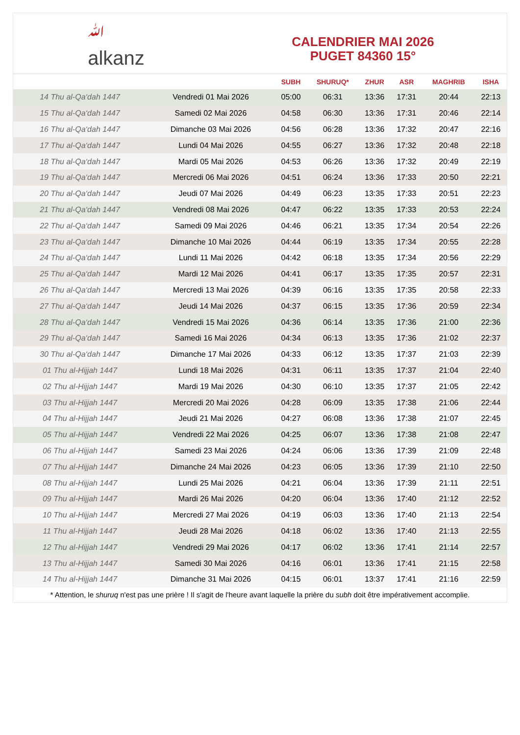ﷲ
alkanz
CALENDRIER MAI 2026
PUGET 84360 15°
| | | SUBH | SHURUQ* | ZHUR | ASR | MAGHRIB | ISHA |
| --- | --- | --- | --- | --- | --- | --- | --- |
| 14 Thu al-Qa‘dah 1447 | Vendredi 01 Mai 2026 | 05:00 | 06:31 | 13:36 | 17:31 | 20:44 | 22:13 |
| 15 Thu al-Qa‘dah 1447 | Samedi 02 Mai 2026 | 04:58 | 06:30 | 13:36 | 17:31 | 20:46 | 22:14 |
| 16 Thu al-Qa‘dah 1447 | Dimanche 03 Mai 2026 | 04:56 | 06:28 | 13:36 | 17:32 | 20:47 | 22:16 |
| 17 Thu al-Qa‘dah 1447 | Lundi 04 Mai 2026 | 04:55 | 06:27 | 13:36 | 17:32 | 20:48 | 22:18 |
| 18 Thu al-Qa‘dah 1447 | Mardi 05 Mai 2026 | 04:53 | 06:26 | 13:36 | 17:32 | 20:49 | 22:19 |
| 19 Thu al-Qa‘dah 1447 | Mercredi 06 Mai 2026 | 04:51 | 06:24 | 13:36 | 17:33 | 20:50 | 22:21 |
| 20 Thu al-Qa‘dah 1447 | Jeudi 07 Mai 2026 | 04:49 | 06:23 | 13:35 | 17:33 | 20:51 | 22:23 |
| 21 Thu al-Qa‘dah 1447 | Vendredi 08 Mai 2026 | 04:47 | 06:22 | 13:35 | 17:33 | 20:53 | 22:24 |
| 22 Thu al-Qa‘dah 1447 | Samedi 09 Mai 2026 | 04:46 | 06:21 | 13:35 | 17:34 | 20:54 | 22:26 |
| 23 Thu al-Qa‘dah 1447 | Dimanche 10 Mai 2026 | 04:44 | 06:19 | 13:35 | 17:34 | 20:55 | 22:28 |
| 24 Thu al-Qa‘dah 1447 | Lundi 11 Mai 2026 | 04:42 | 06:18 | 13:35 | 17:34 | 20:56 | 22:29 |
| 25 Thu al-Qa‘dah 1447 | Mardi 12 Mai 2026 | 04:41 | 06:17 | 13:35 | 17:35 | 20:57 | 22:31 |
| 26 Thu al-Qa‘dah 1447 | Mercredi 13 Mai 2026 | 04:39 | 06:16 | 13:35 | 17:35 | 20:58 | 22:33 |
| 27 Thu al-Qa‘dah 1447 | Jeudi 14 Mai 2026 | 04:37 | 06:15 | 13:35 | 17:36 | 20:59 | 22:34 |
| 28 Thu al-Qa‘dah 1447 | Vendredi 15 Mai 2026 | 04:36 | 06:14 | 13:35 | 17:36 | 21:00 | 22:36 |
| 29 Thu al-Qa‘dah 1447 | Samedi 16 Mai 2026 | 04:34 | 06:13 | 13:35 | 17:36 | 21:02 | 22:37 |
| 30 Thu al-Qa‘dah 1447 | Dimanche 17 Mai 2026 | 04:33 | 06:12 | 13:35 | 17:37 | 21:03 | 22:39 |
| 01 Thu al-Hijjah 1447 | Lundi 18 Mai 2026 | 04:31 | 06:11 | 13:35 | 17:37 | 21:04 | 22:40 |
| 02 Thu al-Hijjah 1447 | Mardi 19 Mai 2026 | 04:30 | 06:10 | 13:35 | 17:37 | 21:05 | 22:42 |
| 03 Thu al-Hijjah 1447 | Mercredi 20 Mai 2026 | 04:28 | 06:09 | 13:35 | 17:38 | 21:06 | 22:44 |
| 04 Thu al-Hijjah 1447 | Jeudi 21 Mai 2026 | 04:27 | 06:08 | 13:36 | 17:38 | 21:07 | 22:45 |
| 05 Thu al-Hijjah 1447 | Vendredi 22 Mai 2026 | 04:25 | 06:07 | 13:36 | 17:38 | 21:08 | 22:47 |
| 06 Thu al-Hijjah 1447 | Samedi 23 Mai 2026 | 04:24 | 06:06 | 13:36 | 17:39 | 21:09 | 22:48 |
| 07 Thu al-Hijjah 1447 | Dimanche 24 Mai 2026 | 04:23 | 06:05 | 13:36 | 17:39 | 21:10 | 22:50 |
| 08 Thu al-Hijjah 1447 | Lundi 25 Mai 2026 | 04:21 | 06:04 | 13:36 | 17:39 | 21:11 | 22:51 |
| 09 Thu al-Hijjah 1447 | Mardi 26 Mai 2026 | 04:20 | 06:04 | 13:36 | 17:40 | 21:12 | 22:52 |
| 10 Thu al-Hijjah 1447 | Mercredi 27 Mai 2026 | 04:19 | 06:03 | 13:36 | 17:40 | 21:13 | 22:54 |
| 11 Thu al-Hijjah 1447 | Jeudi 28 Mai 2026 | 04:18 | 06:02 | 13:36 | 17:40 | 21:13 | 22:55 |
| 12 Thu al-Hijjah 1447 | Vendredi 29 Mai 2026 | 04:17 | 06:02 | 13:36 | 17:41 | 21:14 | 22:57 |
| 13 Thu al-Hijjah 1447 | Samedi 30 Mai 2026 | 04:16 | 06:01 | 13:36 | 17:41 | 21:15 | 22:58 |
| 14 Thu al-Hijjah 1447 | Dimanche 31 Mai 2026 | 04:15 | 06:01 | 13:37 | 17:41 | 21:16 | 22:59 |
* Attention, le shuruq n'est pas une prière ! Il s'agit de l'heure avant laquelle la prière du subh doit être impérativement accomplie.